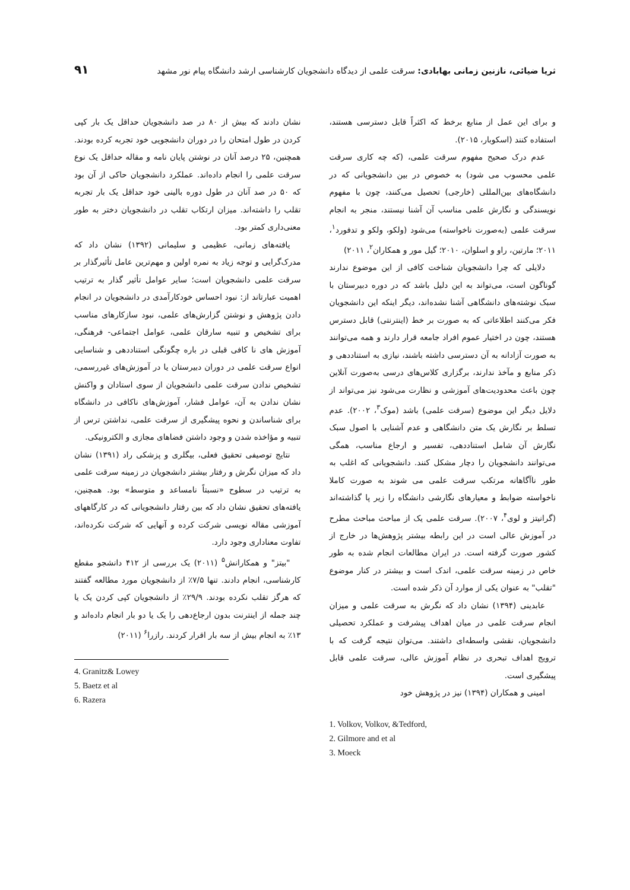ثریا ضیائی، نازنین زمانی بهابادی: سرقت علمی از دیدگاه دانشجویان کارشناسی ارشد دانشگاه پیام نور مشهد
۹۱
و برای این عمل از منابع برخط که اکثراً قابل دسترسی هستند، استفاده کنند (اسکوبار، ۲۰۱۵).
عدم درک صحیح مفهوم سرقت علمی، (که چه کاری سرقت علمی محسوب می شود) به خصوص در بین دانشجویانی که در دانشگاه‌های بین‌المللی (خارجی) تحصیل می‌کنند، چون با مفهوم نویسندگی و نگارش علمی مناسب آن آشنا نیستند، منجر به انجام سرقت علمی (به‌صورت ناخواسته) می‌شود (ولکو، ولکو و تدفورد<sup>۱</sup>، ۲۰۱۱؛ مارتین، راو و اسلوان، ۲۰۱۰؛ گیل مور و همکاران<sup>۲</sup>، ۲۰۱۱)
دلایلی که چرا دانشجویان شناخت کافی از این موضوع ندارند گوناگون است، می‌تواند به این دلیل باشد که در دوره دبیرستان با سبک نوشته‌های دانشگاهی آشنا نشده‌اند، دیگر اینکه این دانشجویان فکر می‌کنند اطلاعاتی که به صورت بر خط (اینترنتی) قابل دسترس هستند، چون در اختیار عموم افراد جامعه قرار دارند و همه می‌توانند به صورت آزادانه به آن دسترسی داشته باشند، نیازی به استناددهی و ذکر منابع و مآخذ ندارند، برگزاری کلاس‌های درسی به‌صورت آنلاین چون باعث محدودیت‌های آموزشی و نظارت می‌شود نیز می‌تواند از دلایل دیگر این موضوع (سرقت علمی) باشد (موک<sup>۳</sup>، ۲۰۰۲). عدم تسلط بر نگارش یک متن دانشگاهی و عدم آشنایی با اصول سبک نگارش آن شامل استناددهی، تفسیر و ارجاع مناسب، همگی می‌توانند دانشجویان را دچار مشکل کنند. دانشجویانی که اغلب به طور ناآگاهانه مرتکب سرقت علمی می شوند به صورت کاملا ناخواسته ضوابط و معیارهای نگارشی دانشگاه را زیر پا گذاشته‌اند (گرانیتز و لوی<sup>۴</sup>، ۲۰۰۷). سرقت علمی یک از مباحث مباحث مطرح در آموزش عالی است در این رابطه بیشتر پژوهش‌ها در خارج از کشور صورت گرفته است. در ایران مطالعات انجام شده به طور خاص در زمینه سرقت علمی، اندک است و بیشتر در کنار موضوع "تقلب" به عنوان یکی از موارد آن ذکر شده است.
عابدینی (۱۳۹۴) نشان داد که نگرش به سرقت علمی و میزان انجام سرقت علمی در میان اهداف پیشرفت و عملکرد تحصیلی دانشجویان، نقشی واسطه‌ای داشتند. می‌توان نتیجه گرفت که با ترویج اهداف تبحری در نظام آموزش عالی، سرقت علمی قابل پیشگیری است.
امینی و همکاران (۱۳۹۴) نیز در پژوهش خود
1. Volkov, Volkov, &Tedford,
2. Gilmore and et al
3. Moeck
نشان دادند که بیش از ۸۰ در صد دانشجویان حداقل یک بار کپی کردن در طول امتحان را در دوران دانشجویی خود تجربه کرده بودند. همچنین، ۲۵ درصد آنان در نوشتن پایان نامه و مقاله حداقل یک نوع سرقت علمی را انجام داده‌اند. عملکرد دانشجویان حاکی از آن بود که ۵۰ در صد آنان در طول دوره بالینی خود حداقل یک بار تجربه تقلب را داشته‌اند. میزان ارتکاب تقلب در دانشجویان دختر به طور معنی‌داری کمتر بود.
یافته‌های زمانی، عظیمی و سلیمانی (۱۳۹۲) نشان داد که مدرک‌گرایی و توجه زیاد به نمره اولین و مهم‌ترین عامل تأثیرگذار بر سرقت علمی دانشجویان است؛ سایر عوامل تأثیر گذار به ترتیب اهمیت عبارتاند از: نبود احساس خودکارآمدی در دانشجویان در انجام دادن پژوهش و نوشتن گزارش‌های علمی، نبود سازکارهای مناسب برای تشخیص و تنبیه سارقان علمی، عوامل اجتماعی- فرهنگی، آموزش های نا کافی قبلی در باره چگونگی استناددهی و شناسایی انواع سرقت علمی در دوران دبیرستان یا در آموزش‌های غیررسمی، تشخیص ندادن سرقت علمی دانشجویان از سوی استادان و واکنش نشان ندادن به آن، عوامل فشار، آموزش‌های ناکافی در دانشگاه برای شناساندن و نحوه پیشگیری از سرقت علمی، نداشتن ترس از تنبیه و مؤاخذه شدن و وجود داشتن فضاهای مجازی و الکترونیکی.
نتایج توصیفی تحقیق فعلی، بیگلری و پزشکی راد (۱۳۹۱) نشان داد که میزان نگرش و رفتار بیشتر دانشجویان در زمینه سرقت علمی به ترتیب در سطوح «نسبتاً نامساعد و متوسط» بود. همچنین، یافته‌های تحقیق نشان داد که بین رفتار دانشجویانی که در کارگاههای آموزشی مقاله نویسی شرکت کرده و آنهایی که شرکت نکرده‌اند، تفاوت معناداری وجود دارد.
"بیتز" و همکارانش<sup>۵</sup> (۲۰۱۱) یک بررسی از ۴۱۲ دانشجو مقطع کارشناسی، انجام دادند. تنها ۷/۵٪ از دانشجویان مورد مطالعه گفتند که هرگز تقلب نکرده بودند. ۲۹/۹٪ از دانشجویان کپی کردن یک یا چند جمله از اینترنت بدون ارجاع‌دهی را یک یا دو بار انجام داده‌اند و ۱۳٪ به انجام بیش از سه بار اقرار کردند. رازرا<sup>۶</sup> (۲۰۱۱)
4. Granitz& Lowey
5. Baetz et al
6. Razera